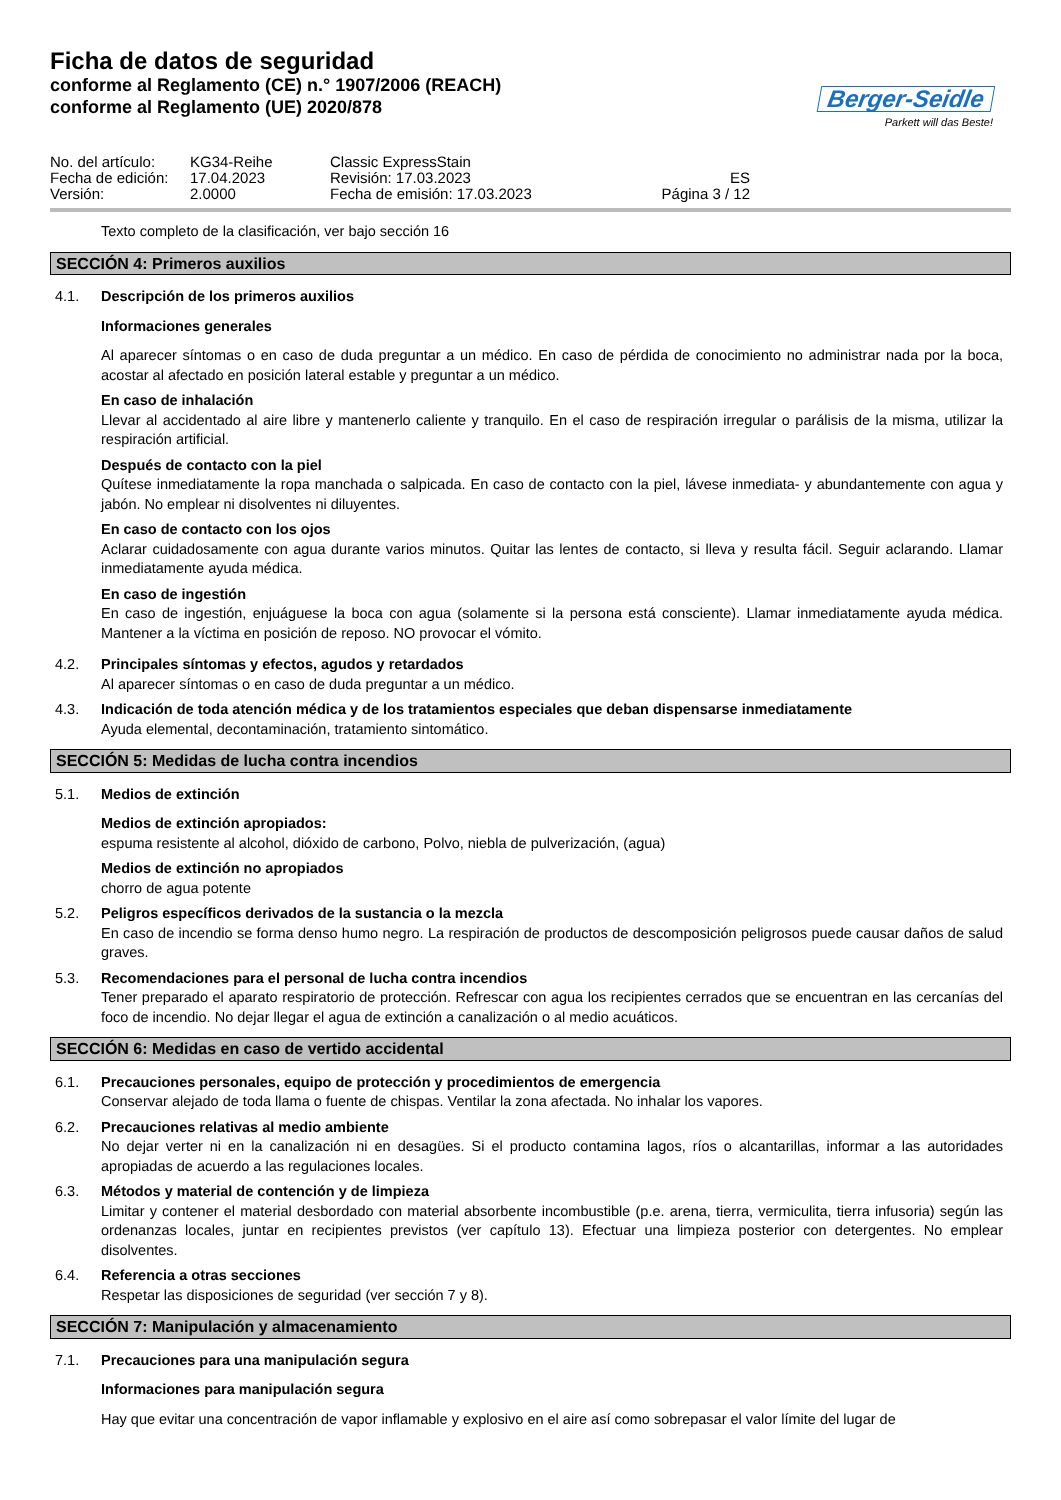Ficha de datos de seguridad
conforme al Reglamento (CE) n.° 1907/2006 (REACH)
conforme al Reglamento (UE) 2020/878
Berger-Seidle
Parkett will das Beste!
No. del artículo:
KG34-Reihe
Classic ExpressStain
Fecha de edición:
17.04.2023
Revisión: 17.03.2023
ES
Versión:
2.0000
Fecha de emisión: 17.03.2023
Página 3 / 12
Texto completo de la clasificación, ver bajo sección 16
SECCIÓN 4: Primeros auxilios
4.1. Descripción de los primeros auxilios
Informaciones generales
Al aparecer síntomas o en caso de duda preguntar a un médico. En caso de pérdida de conocimiento no administrar nada por la boca, acostar al afectado en posición lateral estable y preguntar a un médico.
En caso de inhalación
Llevar al accidentado al aire libre y mantenerlo caliente y tranquilo. En el caso de respiración irregular o parálisis de la misma, utilizar la respiración artificial.
Después de contacto con la piel
Quítese inmediatamente la ropa manchada o salpicada. En caso de contacto con la piel, lávese inmediata- y abundantemente con agua y jabón. No emplear ni disolventes ni diluyentes.
En caso de contacto con los ojos
Aclarar cuidadosamente con agua durante varios minutos. Quitar las lentes de contacto, si lleva y resulta fácil. Seguir aclarando. Llamar inmediatamente ayuda médica.
En caso de ingestión
En caso de ingestión, enjuáguese la boca con agua (solamente si la persona está consciente). Llamar inmediatamente ayuda médica. Mantener a la víctima en posición de reposo. NO provocar el vómito.
4.2. Principales síntomas y efectos, agudos y retardados
Al aparecer síntomas o en caso de duda preguntar a un médico.
4.3. Indicación de toda atención médica y de los tratamientos especiales que deban dispensarse inmediatamente
Ayuda elemental, decontaminación, tratamiento sintomático.
SECCIÓN 5: Medidas de lucha contra incendios
5.1. Medios de extinción
Medios de extinción apropiados:
espuma resistente al alcohol, dióxido de carbono, Polvo, niebla de pulverización, (agua)
Medios de extinción no apropiados
chorro de agua potente
5.2. Peligros específicos derivados de la sustancia o la mezcla
En caso de incendio se forma denso humo negro. La respiración de productos de descomposición peligrosos puede causar daños de salud graves.
5.3. Recomendaciones para el personal de lucha contra incendios
Tener preparado el aparato respiratorio de protección. Refrescar con agua los recipientes cerrados que se encuentran en las cercanías del foco de incendio. No dejar llegar el agua de extinción a canalización o al medio acuáticos.
SECCIÓN 6: Medidas en caso de vertido accidental
6.1. Precauciones personales, equipo de protección y procedimientos de emergencia
Conservar alejado de toda llama o fuente de chispas. Ventilar la zona afectada. No inhalar los vapores.
6.2. Precauciones relativas al medio ambiente
No dejar verter ni en la canalización ni en desagües. Si el producto contamina lagos, ríos o alcantarillas, informar a las autoridades apropiadas de acuerdo a las regulaciones locales.
6.3. Métodos y material de contención y de limpieza
Limitar y contener el material desbordado con material absorbente incombustible (p.e. arena, tierra, vermiculita, tierra infusoria) según las ordenanzas locales, juntar en recipientes previstos (ver capítulo 13). Efectuar una limpieza posterior con detergentes. No emplear disolventes.
6.4. Referencia a otras secciones
Respetar las disposiciones de seguridad (ver sección 7 y 8).
SECCIÓN 7: Manipulación y almacenamiento
7.1. Precauciones para una manipulación segura
Informaciones para manipulación segura
Hay que evitar una concentración de vapor inflamable y explosivo en el aire así como sobrepasar el valor límite del lugar de